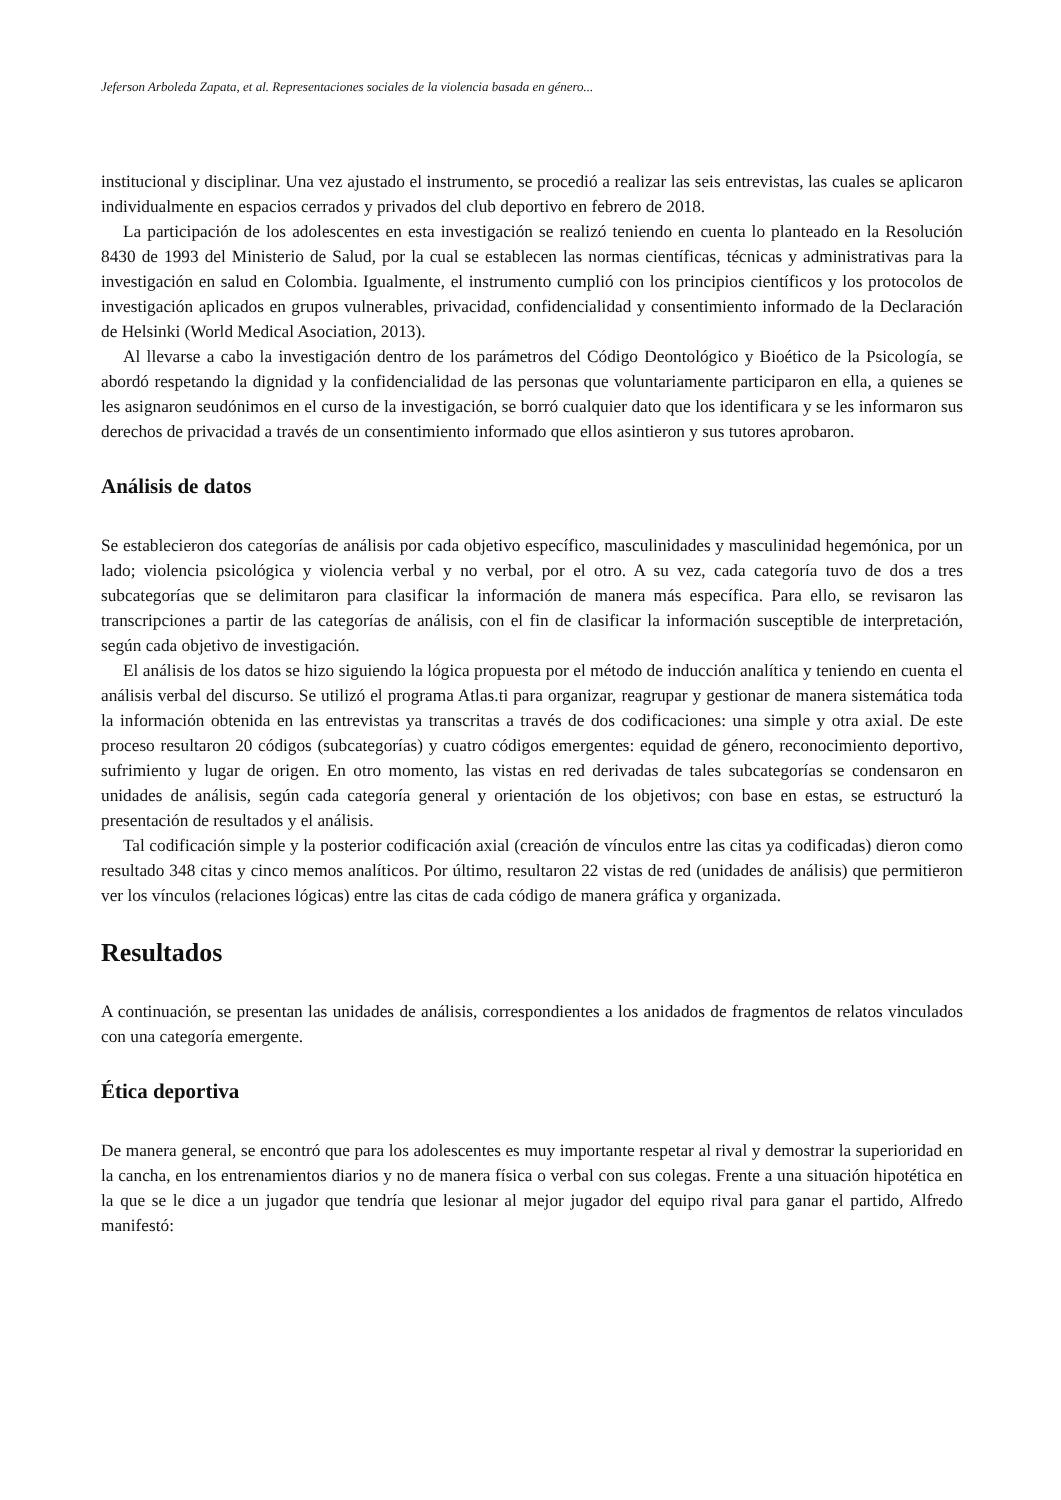Jeferson Arboleda Zapata, et al. Representaciones sociales de la violencia basada en género...
institucional y disciplinar. Una vez ajustado el instrumento, se procedió a realizar las seis entrevistas, las cuales se aplicaron individualmente en espacios cerrados y privados del club deportivo en febrero de 2018.
La participación de los adolescentes en esta investigación se realizó teniendo en cuenta lo planteado en la Resolución 8430 de 1993 del Ministerio de Salud, por la cual se establecen las normas científicas, técnicas y administrativas para la investigación en salud en Colombia. Igualmente, el instrumento cumplió con los principios científicos y los protocolos de investigación aplicados en grupos vulnerables, privacidad, confidencialidad y consentimiento informado de la Declaración de Helsinki (World Medical Asociation, 2013).
Al llevarse a cabo la investigación dentro de los parámetros del Código Deontológico y Bioético de la Psicología, se abordó respetando la dignidad y la confidencialidad de las personas que voluntariamente participaron en ella, a quienes se les asignaron seudónimos en el curso de la investigación, se borró cualquier dato que los identificara y se les informaron sus derechos de privacidad a través de un consentimiento informado que ellos asintieron y sus tutores aprobaron.
Análisis de datos
Se establecieron dos categorías de análisis por cada objetivo específico, masculinidades y masculinidad hegemónica, por un lado; violencia psicológica y violencia verbal y no verbal, por el otro. A su vez, cada categoría tuvo de dos a tres subcategorías que se delimitaron para clasificar la información de manera más específica. Para ello, se revisaron las transcripciones a partir de las categorías de análisis, con el fin de clasificar la información susceptible de interpretación, según cada objetivo de investigación.
El análisis de los datos se hizo siguiendo la lógica propuesta por el método de inducción analítica y teniendo en cuenta el análisis verbal del discurso. Se utilizó el programa Atlas.ti para organizar, reagrupar y gestionar de manera sistemática toda la información obtenida en las entrevistas ya transcritas a través de dos codificaciones: una simple y otra axial. De este proceso resultaron 20 códigos (subcategorías) y cuatro códigos emergentes: equidad de género, reconocimiento deportivo, sufrimiento y lugar de origen. En otro momento, las vistas en red derivadas de tales subcategorías se condensaron en unidades de análisis, según cada categoría general y orientación de los objetivos; con base en estas, se estructuró la presentación de resultados y el análisis.
Tal codificación simple y la posterior codificación axial (creación de vínculos entre las citas ya codificadas) dieron como resultado 348 citas y cinco memos analíticos. Por último, resultaron 22 vistas de red (unidades de análisis) que permitieron ver los vínculos (relaciones lógicas) entre las citas de cada código de manera gráfica y organizada.
Resultados
A continuación, se presentan las unidades de análisis, correspondientes a los anidados de fragmentos de relatos vinculados con una categoría emergente.
Ética deportiva
De manera general, se encontró que para los adolescentes es muy importante respetar al rival y demostrar la superioridad en la cancha, en los entrenamientos diarios y no de manera física o verbal con sus colegas. Frente a una situación hipotética en la que se le dice a un jugador que tendría que lesionar al mejor jugador del equipo rival para ganar el partido, Alfredo manifestó: